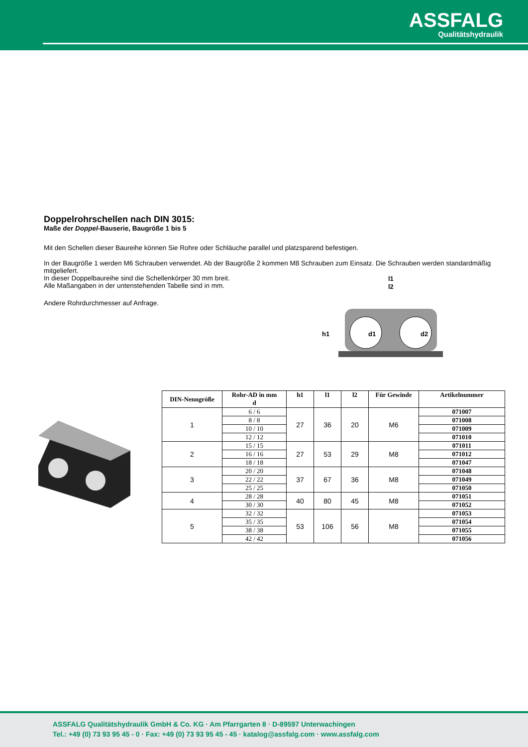ASSFALG
Qualitätshydraulik
Doppelrohrschellen nach DIN 3015:
Maße der Doppel-Bauserie, Baugröße 1 bis 5
Mit den Schellen dieser Baureihe können Sie Rohre oder Schläuche parallel und platzsparend befestigen.
In der Baugröße 1 werden M6 Schrauben verwendet. Ab der Baugröße 2 kommen M8 Schrauben zum Einsatz. Die Schrauben werden standardmäßig mitgeliefert.
In dieser Doppelbaureihe sind die Schellenkörper 30 mm breit.
Alle Maßangaben in der untenstehenden Tabelle sind in mm.
Andere Rohrdurchmesser auf Anfrage.
l1
l2
h1
d1
d2
| DIN-Nenngröße | Rohr-AD in mm d | h1 | l1 | l2 | Für Gewinde | Artikelnummer |
| --- | --- | --- | --- | --- | --- | --- |
| 1 | 6 / 6 | 27 | 36 | 20 | M6 | 071007 |
| | 8 / 8 | | | | | 071008 |
| | 10 / 10 | | | | | 071009 |
| | 12 / 12 | | | | | 071010 |
| 2 | 15 / 15 | 27 | 53 | 29 | M8 | 071011 |
| | 16 / 16 | | | | | 071012 |
| | 18 / 18 | | | | | 071047 |
| 3 | 20 / 20 | 37 | 67 | 36 | M8 | 071048 |
| | 22 / 22 | | | | | 071049 |
| | 25 / 25 | | | | | 071050 |
| 4 | 28 / 28 | 40 | 80 | 45 | M8 | 071051 |
| | 30 / 30 | | | | | 071052 |
| 5 | 32 / 32 | 53 | 106 | 56 | M8 | 071053 |
| | 35 / 35 | | | | | 071054 |
| | 38 / 38 | | | | | 071055 |
| | 42 / 42 | | | | | 071056 |
ASSFALG Qualitätshydraulik GmbH & Co. KG · Am Pfarrgarten 8 · D-89597 Unterwachingen
Tel.: +49 (0) 73 93 95 45 - 0 · Fax: +49 (0) 73 93 95 45 - 45 · katalog@assfalg.com · www.assfalg.com